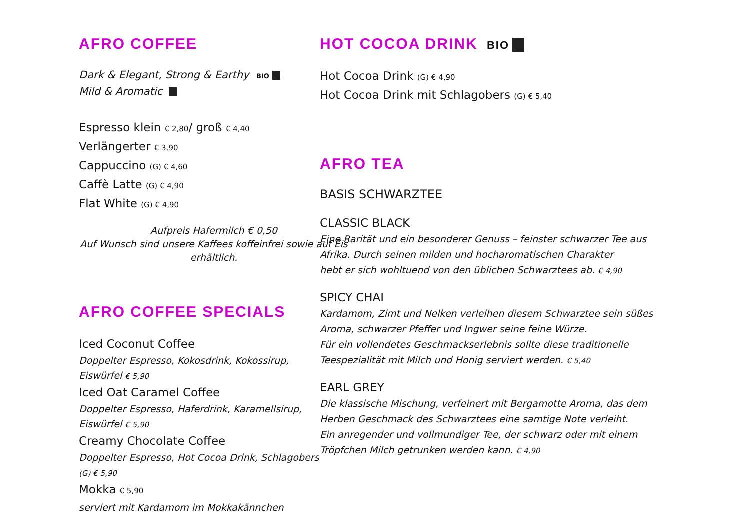AFRO COFFEE
Dark & Elegant, Strong & Earthy BIO
Mild & Aromatic
Espresso klein € 2,80/ groß € 4,40
Verlängerter € 3,90
Cappuccino (G) € 4,60
Caffè Latte (G) € 4,90
Flat White (G) € 4,90
Aufpreis Hafermilch € 0,50
Auf Wunsch sind unsere Kaffees koffeinfrei sowie auf Eis erhältlich.
AFRO COFFEE SPECIALS
Iced Coconut Coffee
Doppelter Espresso, Kokosdrink, Kokossirup, Eiswürfel € 5,90
Iced Oat Caramel Coffee
Doppelter Espresso, Haferdrink, Karamellsirup, Eiswürfel € 5,90
Creamy Chocolate Coffee
Doppelter Espresso, Hot Cocoa Drink, Schlagobers (G) € 5,90
Mokka € 5,90
serviert mit Kardamom im Mokkakännchen
HOT COCOA DRINK BIO
Hot Cocoa Drink (G) € 4,90
Hot Cocoa Drink mit Schlagobers (G) € 5,40
AFRO TEA
BASIS SCHWARZTEE
CLASSIC BLACK
Eine Rarität und ein besonderer Genuss – feinster schwarzer Tee aus
Afrika. Durch seinen milden und hocharomatischen Charakter
hebt er sich wohltuend von den üblichen Schwarztees ab. € 4,90
SPICY CHAI
Kardamom, Zimt und Nelken verleihen diesem Schwarztee sein süßes
Aroma, schwarzer Pfeffer und Ingwer seine feine Würze.
Für ein vollendetes Geschmackserlebnis sollte diese traditionelle
Teespezialität mit Milch und Honig serviert werden. € 5,40
EARL GREY
Die klassische Mischung, verfeinert mit Bergamotte Aroma, das dem
Herben Geschmack des Schwarztees eine samtige Note verleiht.
Ein anregender und vollmundiger Tee, der schwarz oder mit einem
Tröpfchen Milch getrunken werden kann. € 4,90